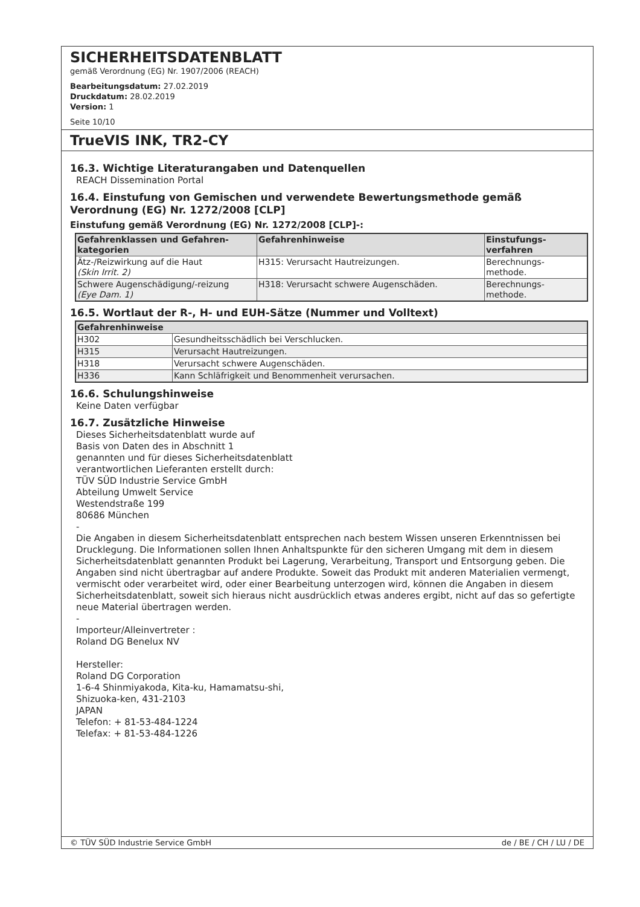SICHERHEITSDATENBLATT
gemäß Verordnung (EG) Nr. 1907/2006 (REACH)
Bearbeitungsdatum: 27.02.2019
Druckdatum: 28.02.2019
Version: 1
Seite 10/10
TrueVIS INK, TR2-CY
16.3. Wichtige Literaturangaben und Datenquellen
REACH Dissemination Portal
16.4. Einstufung von Gemischen und verwendete Bewertungsmethode gemäß Verordnung (EG) Nr. 1272/2008 [CLP]
Einstufung gemäß Verordnung (EG) Nr. 1272/2008 [CLP]-:
| Gefahrenklassen und Gefahren- kategorien | Gefahrenhinweise | Einstufungs- verfahren |
| --- | --- | --- |
| Ätz-/Reizwirkung auf die Haut (Skin Irrit. 2) | H315: Verursacht Hautreizungen. | Berechnungs- methode. |
| Schwere Augenschädigung/-reizung (Eye Dam. 1) | H318: Verursacht schwere Augenschäden. | Berechnungs- methode. |
16.5. Wortlaut der R-, H- und EUH-Sätze (Nummer und Volltext)
| Gefahrenhinweise | |
| --- | --- |
| H302 | Gesundheitsschädlich bei Verschlucken. |
| H315 | Verursacht Hautreizungen. |
| H318 | Verursacht schwere Augenschäden. |
| H336 | Kann Schläfrigkeit und Benommenheit verursachen. |
16.6. Schulungshinweise
Keine Daten verfügbar
16.7. Zusätzliche Hinweise
Dieses Sicherheitsdatenblatt wurde auf
Basis von Daten des in Abschnitt 1
genannten und für dieses Sicherheitsdatenblatt
verantwortlichen Lieferanten erstellt durch:
TÜV SÜD Industrie Service GmbH
Abteilung Umwelt Service
Westendstraße 199
80686 München
-
Die Angaben in diesem Sicherheitsdatenblatt entsprechen nach bestem Wissen unseren Erkenntnissen bei Drucklegung. Die Informationen sollen Ihnen Anhaltspunkte für den sicheren Umgang mit dem in diesem Sicherheitsdatenblatt genannten Produkt bei Lagerung, Verarbeitung, Transport und Entsorgung geben. Die Angaben sind nicht übertragbar auf andere Produkte. Soweit das Produkt mit anderen Materialien vermengt, vermischt oder verarbeitet wird, oder einer Bearbeitung unterzogen wird, können die Angaben in diesem Sicherheitsdatenblatt, soweit sich hieraus nicht ausdrücklich etwas anderes ergibt, nicht auf das so gefertigte neue Material übertragen werden.
-
Importeur/Alleinvertreter :
Roland DG Benelux NV
Hersteller:
Roland DG Corporation
1-6-4 Shinmiyakoda, Kita-ku, Hamamatsu-shi,
Shizuoka-ken, 431-2103
JAPAN
Telefon: + 81-53-484-1224
Telefax: + 81-53-484-1226
© TÜV SÜD Industrie Service GmbH de / BE / CH / LU / DE